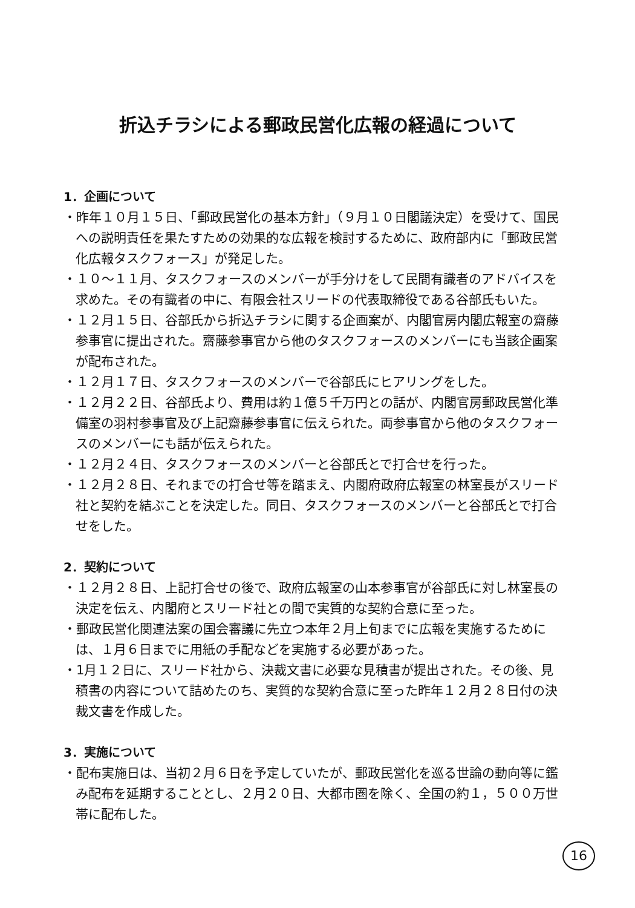折込チラシによる郵政民営化広報の経過について
1．企画について
・昨年１０月１５日、「郵政民営化の基本方針」（９月１０日閣議決定）を受けて、国民への説明責任を果たすための効果的な広報を検討するために、政府部内に「郵政民営化広報タスクフォース」が発足した。
・１０〜１１月、タスクフォースのメンバーが手分けをして民間有識者のアドバイスを求めた。その有識者の中に、有限会社スリードの代表取締役である谷部氏もいた。
・１２月１５日、谷部氏から折込チラシに関する企画案が、内閣官房内閣広報室の齋藤参事官に提出された。齋藤参事官から他のタスクフォースのメンバーにも当該企画案が配布された。
・１２月１７日、タスクフォースのメンバーで谷部氏にヒアリングをした。
・１２月２２日、谷部氏より、費用は約１億５千万円との話が、内閣官房郵政民営化準備室の羽村参事官及び上記齋藤参事官に伝えられた。両参事官から他のタスクフォースのメンバーにも話が伝えられた。
・１２月２４日、タスクフォースのメンバーと谷部氏とで打合せを行った。
・１２月２８日、それまでの打合せ等を踏まえ、内閣府政府広報室の林室長がスリード社と契約を結ぶことを決定した。同日、タスクフォースのメンバーと谷部氏とで打合せをした。
2．契約について
・１２月２８日、上記打合せの後で、政府広報室の山本参事官が谷部氏に対し林室長の決定を伝え、内閣府とスリード社との間で実質的な契約合意に至った。
・郵政民営化関連法案の国会審議に先立つ本年２月上旬までに広報を実施するためには、１月６日までに用紙の手配などを実施する必要があった。
・1月１２日に、スリード社から、決裁文書に必要な見積書が提出された。その後、見積書の内容について詰めたのち、実質的な契約合意に至った昨年１２月２８日付の決裁文書を作成した。
3．実施について
・配布実施日は、当初２月６日を予定していたが、郵政民営化を巡る世論の動向等に鑑み配布を延期することとし、２月２０日、大都市圏を除く、全国の約１，５００万世帯に配布した。
16